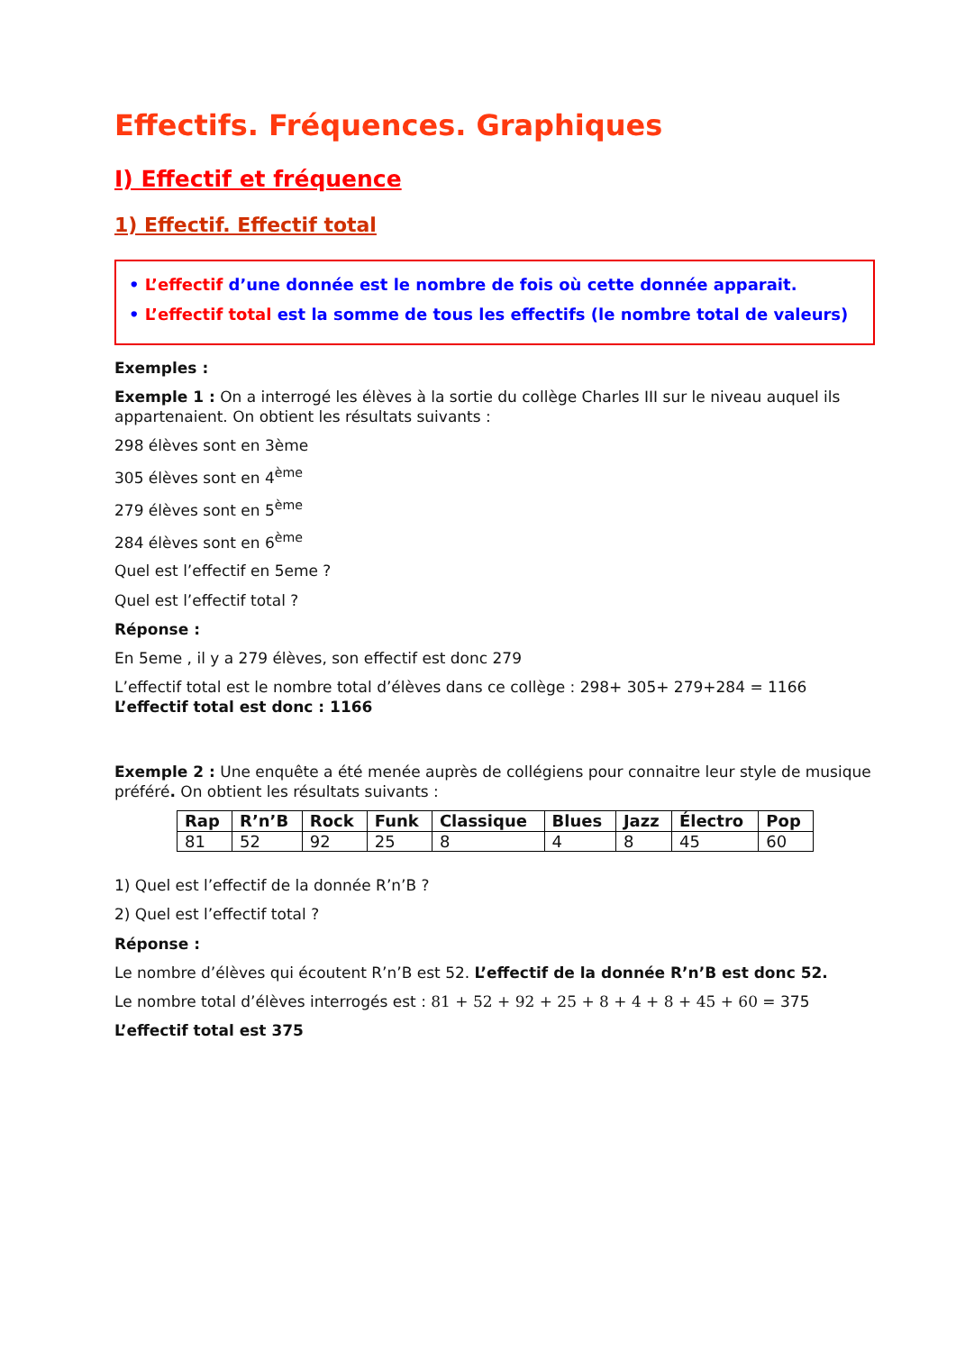Effectifs. Fréquences. Graphiques
I) Effectif et fréquence
1) Effectif. Effectif total
• L’effectif d’une donnée est le nombre de fois où cette donnée apparait.
• L’effectif total est la somme de tous les effectifs (le nombre total de valeurs)
Exemples :
Exemple 1 : On a interrogé les élèves à la sortie du collège Charles III sur le niveau auquel ils appartenaient. On obtient les résultats suivants :
298 élèves sont en 3ème
305 élèves sont en 4<sup>ème</sup>
279 élèves sont en 5<sup>ème</sup>
284 élèves sont en 6<sup>ème</sup>
Quel est l’effectif en 5eme ?
Quel est l’effectif total ?
Réponse :
En 5eme , il y a 279 élèves, son effectif est donc 279
L’effectif total est le nombre total d’élèves dans ce collège : 298+ 305+ 279+284 = 1166
L’effectif total est donc : 1166
Exemple 2 : Une enquête a été menée auprès de collégiens pour connaitre leur style de musique préféré. On obtient les résultats suivants :
| Rap | R’n’B | Rock | Funk | Classique | Blues | Jazz | Électro | Pop |
| --- | --- | --- | --- | --- | --- | --- | --- | --- |
| 81 | 52 | 92 | 25 | 8 | 4 | 8 | 45 | 60 |
1) Quel est l’effectif de la donnée R’n’B ?
2) Quel est l’effectif total ?
Réponse :
Le nombre d’élèves qui écoutent R’n’B est 52. L’effectif de la donnée R’n’B est donc 52.
Le nombre total d’élèves interrogés est : 81 + 52 + 92 + 25 + 8 + 4 + 8 + 45 + 60 = 375
L’effectif total est 375